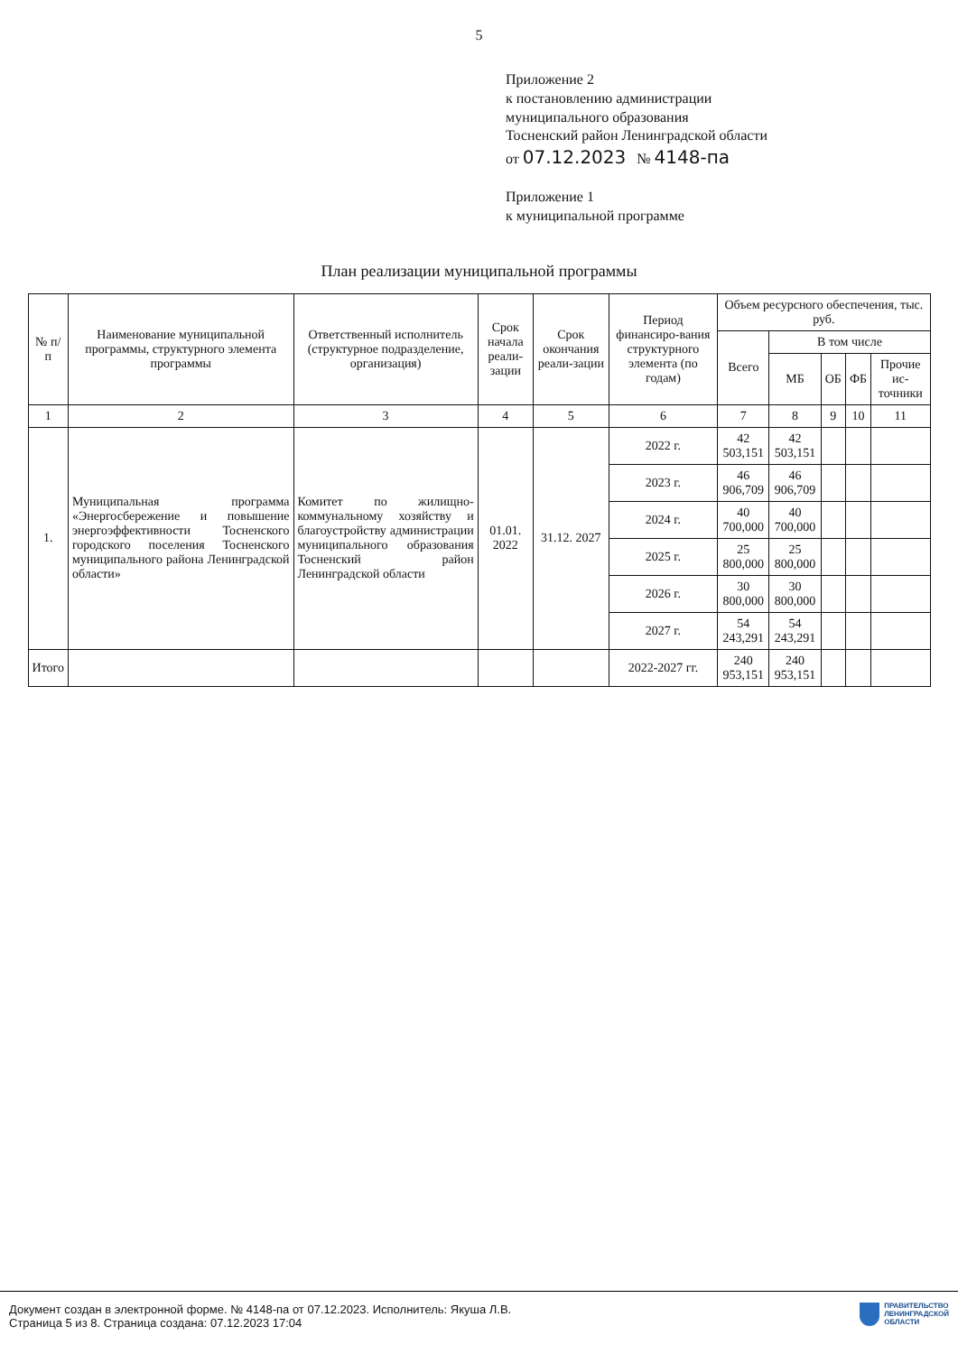5
Приложение 2
к постановлению администрации
муниципального образования
Тосненский район Ленинградской области
от 07.12.2023 № 4148-па
Приложение 1
к муниципальной программе
План реализации муниципальной программы
| № п/п | Наименование муниципальной программы, структурного элемента программы | Ответственный исполнитель (структурное подразделение, организация) | Срок начала реали-зации | Срок окончания реали-зации | Период финансиро-вания структурного элемента (по годам) | Объем ресурсного обеспечения, тыс. руб. | | | | |
| --- | --- | --- | --- | --- | --- | --- | --- | --- | --- | --- |
| | | | | | | Всего | В том числе | | | |
| | | | | | | | МБ | ОБ | ФБ | Прочие ис-точники |
| 1 | 2 | 3 | 4 | 5 | 6 | 7 | 8 | 9 | 10 | 11 |
| 1. | Муниципальная программа «Энергосбережение и повышение энергоэффективности Тосненского городского поселения Тосненского муниципального района Ленинградской области» | Комитет по жилищно-коммунальному хозяйству и благоустройству администрации муниципального образования Тосненский район Ленинградской области | 01.01. 2022 | 31.12. 2027 | 2022 г. | 42 503,151 | 42 503,151 | | | |
| | | | | | 2023 г. | 46 906,709 | 46 906,709 | | | |
| | | | | | 2024 г. | 40 700,000 | 40 700,000 | | | |
| | | | | | 2025 г. | 25 800,000 | 25 800,000 | | | |
| | | | | | 2026 г. | 30 800,000 | 30 800,000 | | | |
| | | | | | 2027 г. | 54 243,291 | 54 243,291 | | | |
| Итого | | | | | 2022-2027 гг. | 240 953,151 | 240 953,151 | | | |
Документ создан в электронной форме. № 4148-па от 07.12.2023. Исполнитель: Якуша Л.В.
Страница 5 из 8. Страница создана: 07.12.2023 17:04
ПРАВИТЕЛЬСТВО
ЛЕНИНГРАДСКОЙ
ОБЛАСТИ